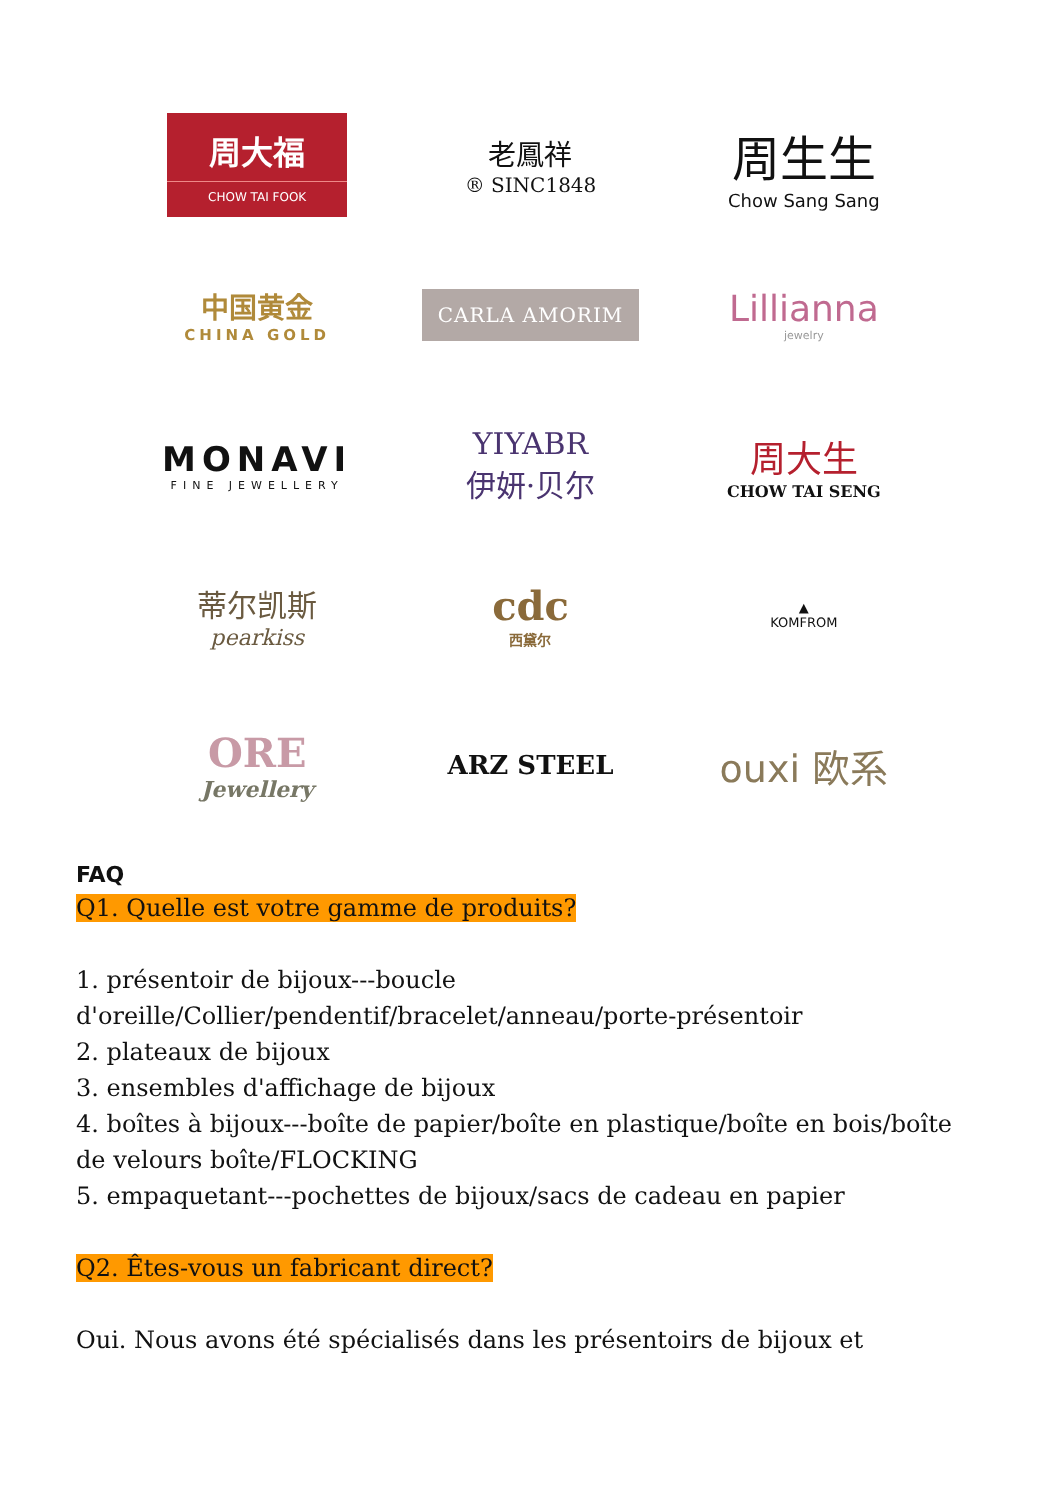周大福
CHOW TAI FOOK
老鳳祥
® SINC1848
周生生
Chow Sang Sang
中国黄金
CHINA GOLD
CARLA AMORIM
Lillianna
jewelry
MONAVI
FINE JEWELLERY
YIYABR
伊妍·贝尔
周大生
CHOW TAI SENG
蒂尔凯斯
pearkiss
cdc
西黛尔
▲
KOMFROM
ORE
Jewellery
ARZ STEEL
ouxi 欧系
FAQ
Q1. Quelle est votre gamme de produits?
1. présentoir de bijoux---boucle d'oreille/Collier/pendentif/bracelet/anneau/porte-présentoir
2. plateaux de bijoux
3. ensembles d'affichage de bijoux
4. boîtes à bijoux---boîte de papier/boîte en plastique/boîte en bois/boîte de velours boîte/FLOCKING
5. empaquetant---pochettes de bijoux/sacs de cadeau en papier
Q2. Êtes-vous un fabricant direct?
Oui. Nous avons été spécialisés dans les présentoirs de bijoux et